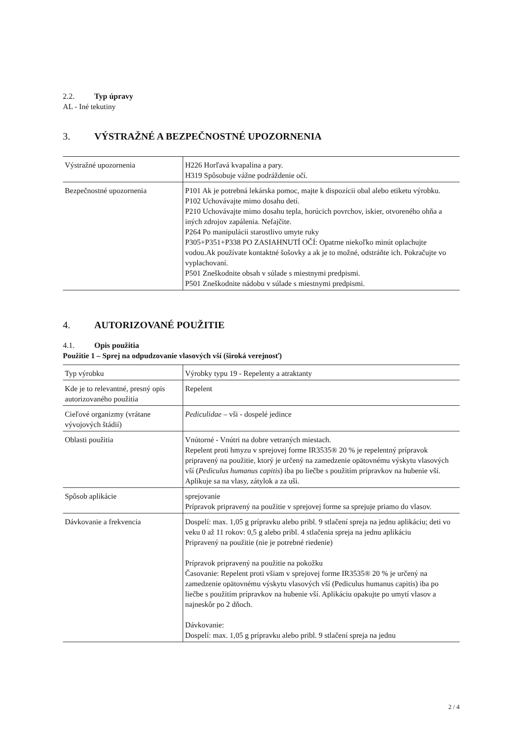2.2. Typ úpravy
AL - Iné tekutiny
3. VÝSTRAŽNÉ A BEZPEČNOSTNÉ UPOZORNENIA
| Výstražné upozornenia | H226 Horľavá kvapalina a pary. H319 Spôsobuje vážne podráždenie očí. |
| Bezpečnostné upozornenia | P101 Ak je potrebná lekárska pomoc, majte k dispozícii obal alebo etiketu výrobku. P102 Uchovávajte mimo dosahu detí. P210 Uchovávajte mimo dosahu tepla, horúcich povrchov, iskier, otvoreného ohňa a iných zdrojov zapálenia. Nefajčite. P264 Po manipulácii starostlivo umyte ruky P305+P351+P338 PO ZASIAHNUTÍ OČÍ: Opatrne niekoľko minút oplachujte vodou.Ak používate kontaktné šošovky a ak je to možné, odstráňte ich. Pokračujte vo vyplachovaní. P501 Zneškodnite obsah v súlade s miestnymi predpismi. P501 Zneškodnite nádobu v súlade s miestnymi predpismi. |
4. AUTORIZOVANÉ POUŽITIE
4.1. Opis použitia
Použitie 1 – Sprej na odpudzovanie vlasových vší (široká verejnosť)
| Typ výrobku | Výrobky typu 19 - Repelenty a atraktanty |
| Kde je to relevantné, presný opis autorizovaného použitia | Repelent |
| Cieľové organizmy (vrátane vývojových štádií) | Pediculidae – vši - dospelé jedince |
| Oblasti použitia | Vnútorné - Vnútri na dobre vetraných miestach. Repelent proti hmyzu v sprejovej forme IR3535® 20 % je repelentný prípravok pripravený na použitie, ktorý je určený na zamedzenie opätovnému výskytu vlasových vší ( Pediculus humanus capitis ) iba po liečbe s použitím prípravkov na hubenie vší. Aplikuje sa na vlasy, zátylok a za uši. |
| Spôsob aplikácie | sprejovanie Prípravok pripravený na použitie v sprejovej forme sa sprejuje priamo do vlasov. |
| Dávkovanie a frekvencia | Dospelí: max. 1,05 g prípravku alebo pribl. 9 stlačení spreja na jednu aplikáciu; deti vo veku 0 až 11 rokov: 0,5 g alebo pribl. 4 stlačenia spreja na jednu aplikáciu Pripravený na použitie (nie je potrebné riedenie) Prípravok pripravený na použitie na pokožku Časovanie: Repelent proti všiam v sprejovej forme IR3535® 20 % je určený na zamedzenie opätovnému výskytu vlasových vší (Pediculus humanus capitis) iba po liečbe s použitím prípravkov na hubenie vší. Aplikáciu opakujte po umytí vlasov a najneskôr po 2 dňoch. Dávkovanie: Dospelí: max. 1,05 g prípravku alebo pribl. 9 stlačení spreja na jednu |
2 / 4